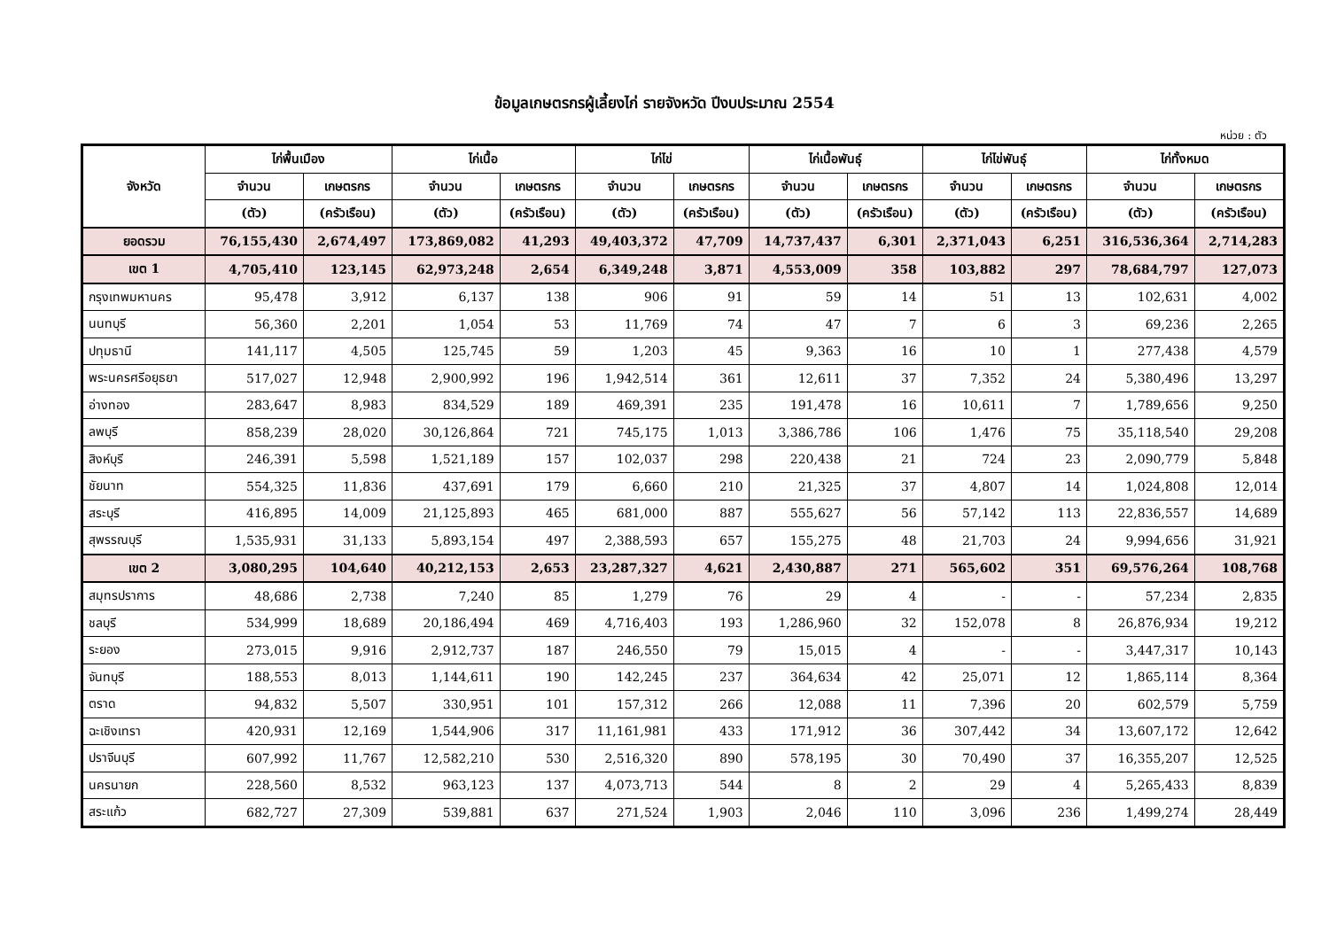ข้อมูลเกษตรกรผู้เลี้ยงไก่ รายจังหวัด ปีงบประมาณ 2554
หน่วย : ตัว
| จังหวัด | ไก่พื้นเมือง | | ไก่เนื้อ | | ไก่ไข่ | | ไก่เนื้อพันธุ์ | | ไก่ไข่พันธุ์ | | ไก่ทั้งหมด | |
| --- | --- | --- | --- | --- | --- | --- | --- | --- | --- | --- | --- | --- |
| | จำนวน | เกษตรกร | จำนวน | เกษตรกร | จำนวน | เกษตรกร | จำนวน | เกษตรกร | จำนวน | เกษตรกร | จำนวน | เกษตรกร |
| | (ตัว) | (ครัวเรือน) | (ตัว) | (ครัวเรือน) | (ตัว) | (ครัวเรือน) | (ตัว) | (ครัวเรือน) | (ตัว) | (ครัวเรือน) | (ตัว) | (ครัวเรือน) |
| ยอดรวม | 76,155,430 | 2,674,497 | 173,869,082 | 41,293 | 49,403,372 | 47,709 | 14,737,437 | 6,301 | 2,371,043 | 6,251 | 316,536,364 | 2,714,283 |
| เขต 1 | 4,705,410 | 123,145 | 62,973,248 | 2,654 | 6,349,248 | 3,871 | 4,553,009 | 358 | 103,882 | 297 | 78,684,797 | 127,073 |
| กรุงเทพมหานคร | 95,478 | 3,912 | 6,137 | 138 | 906 | 91 | 59 | 14 | 51 | 13 | 102,631 | 4,002 |
| นนทบุรี | 56,360 | 2,201 | 1,054 | 53 | 11,769 | 74 | 47 | 7 | 6 | 3 | 69,236 | 2,265 |
| ปทุมธานี | 141,117 | 4,505 | 125,745 | 59 | 1,203 | 45 | 9,363 | 16 | 10 | 1 | 277,438 | 4,579 |
| พระนครศรีอยุธยา | 517,027 | 12,948 | 2,900,992 | 196 | 1,942,514 | 361 | 12,611 | 37 | 7,352 | 24 | 5,380,496 | 13,297 |
| อ่างทอง | 283,647 | 8,983 | 834,529 | 189 | 469,391 | 235 | 191,478 | 16 | 10,611 | 7 | 1,789,656 | 9,250 |
| ลพบุรี | 858,239 | 28,020 | 30,126,864 | 721 | 745,175 | 1,013 | 3,386,786 | 106 | 1,476 | 75 | 35,118,540 | 29,208 |
| สิงห์บุรี | 246,391 | 5,598 | 1,521,189 | 157 | 102,037 | 298 | 220,438 | 21 | 724 | 23 | 2,090,779 | 5,848 |
| ชัยนาท | 554,325 | 11,836 | 437,691 | 179 | 6,660 | 210 | 21,325 | 37 | 4,807 | 14 | 1,024,808 | 12,014 |
| สระบุรี | 416,895 | 14,009 | 21,125,893 | 465 | 681,000 | 887 | 555,627 | 56 | 57,142 | 113 | 22,836,557 | 14,689 |
| สุพรรณบุรี | 1,535,931 | 31,133 | 5,893,154 | 497 | 2,388,593 | 657 | 155,275 | 48 | 21,703 | 24 | 9,994,656 | 31,921 |
| เขต 2 | 3,080,295 | 104,640 | 40,212,153 | 2,653 | 23,287,327 | 4,621 | 2,430,887 | 271 | 565,602 | 351 | 69,576,264 | 108,768 |
| สมุทรปราการ | 48,686 | 2,738 | 7,240 | 85 | 1,279 | 76 | 29 | 4 | - | - | 57,234 | 2,835 |
| ชลบุรี | 534,999 | 18,689 | 20,186,494 | 469 | 4,716,403 | 193 | 1,286,960 | 32 | 152,078 | 8 | 26,876,934 | 19,212 |
| ระยอง | 273,015 | 9,916 | 2,912,737 | 187 | 246,550 | 79 | 15,015 | 4 | - | - | 3,447,317 | 10,143 |
| จันทบุรี | 188,553 | 8,013 | 1,144,611 | 190 | 142,245 | 237 | 364,634 | 42 | 25,071 | 12 | 1,865,114 | 8,364 |
| ตราด | 94,832 | 5,507 | 330,951 | 101 | 157,312 | 266 | 12,088 | 11 | 7,396 | 20 | 602,579 | 5,759 |
| ฉะเชิงเทรา | 420,931 | 12,169 | 1,544,906 | 317 | 11,161,981 | 433 | 171,912 | 36 | 307,442 | 34 | 13,607,172 | 12,642 |
| ปราจีนบุรี | 607,992 | 11,767 | 12,582,210 | 530 | 2,516,320 | 890 | 578,195 | 30 | 70,490 | 37 | 16,355,207 | 12,525 |
| นครนายก | 228,560 | 8,532 | 963,123 | 137 | 4,073,713 | 544 | 8 | 2 | 29 | 4 | 5,265,433 | 8,839 |
| สระแก้ว | 682,727 | 27,309 | 539,881 | 637 | 271,524 | 1,903 | 2,046 | 110 | 3,096 | 236 | 1,499,274 | 28,449 |